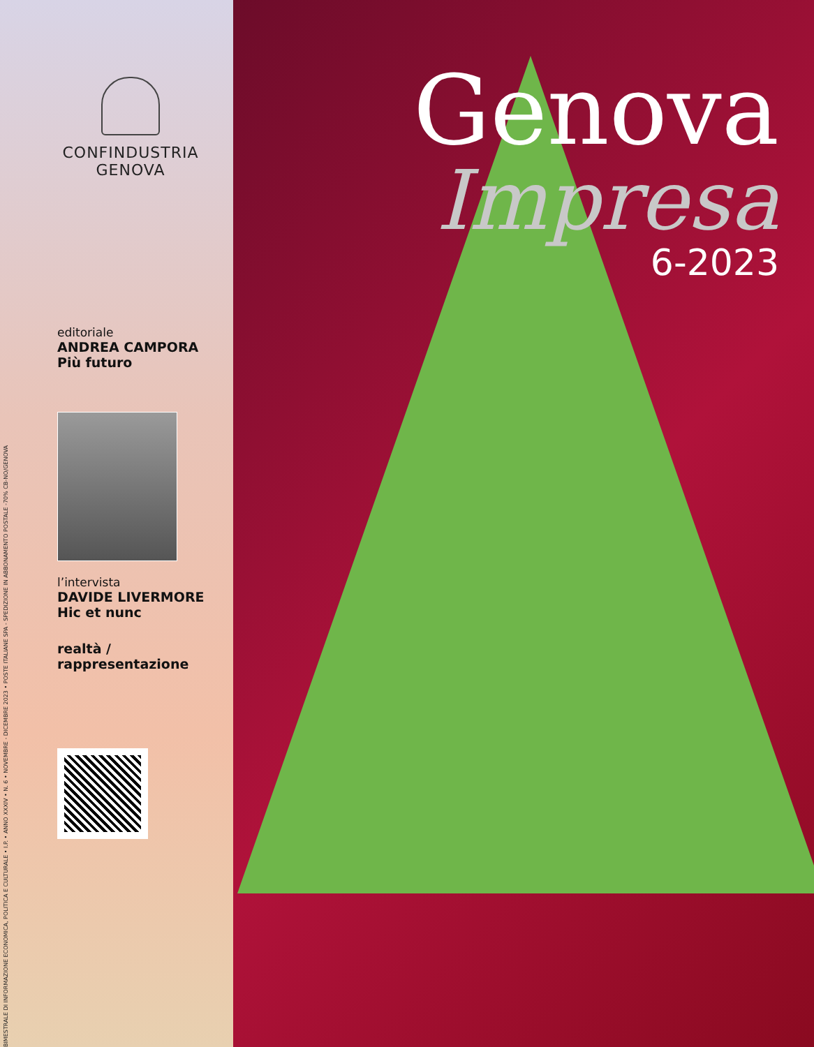BIMESTRALE DI INFORMAZIONE ECONOMICA, POLITICA E CULTURALE • I.P. • ANNO XXXIV • N. 6 • NOVEMBRE - DICEMBRE 2023 • POSTE ITALIANE SPA - SPEDIZIONE IN ABBONAMENTO POSTALE -70% CB-NO/GENOVA
CONFINDUSTRIA
GENOVA
editoriale
ANDREA CAMPORA
Più futuro
l’intervista
DAVIDE LIVERMORE
Hic et nunc
realtà /
rappresentazione
Genova
Impresa
6-2023